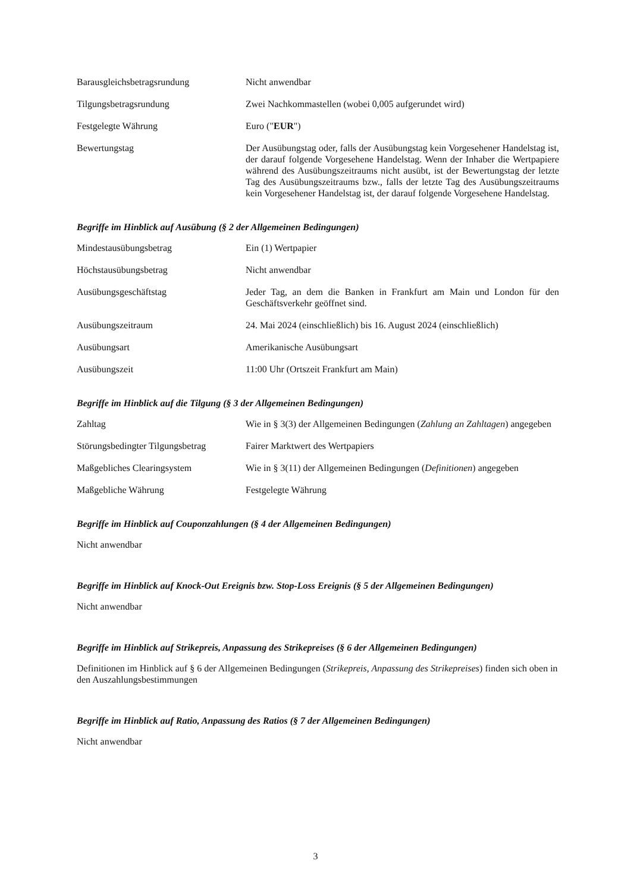Barausgleichsbetragsrundung Nicht anwendbar
Tilgungsbetragsrundung Zwei Nachkommastellen (wobei 0,005 aufgerundet wird)
Festgelegte Währung Euro ("EUR")
Bewertungstag Der Ausübungstag oder, falls der Ausübungstag kein Vorgesehener Handelstag ist, der darauf folgende Vorgesehene Handelstag. Wenn der Inhaber die Wertpapiere während des Ausübungszeitraums nicht ausübt, ist der Bewertungstag der letzte Tag des Ausübungszeitraums bzw., falls der letzte Tag des Ausübungszeitraums kein Vorgesehener Handelstag ist, der darauf folgende Vorgesehene Handelstag.
Begriffe im Hinblick auf Ausübung (§ 2 der Allgemeinen Bedingungen)
Mindestausübungsbetrag Ein (1) Wertpapier
Höchstausübungsbetrag Nicht anwendbar
Ausübungsgeschäftstag Jeder Tag, an dem die Banken in Frankfurt am Main und London für den Geschäftsverkehr geöffnet sind.
Ausübungszeitraum 24. Mai 2024 (einschließlich) bis 16. August 2024 (einschließlich)
Ausübungsart Amerikanische Ausübungsart
Ausübungszeit 11:00 Uhr (Ortszeit Frankfurt am Main)
Begriffe im Hinblick auf die Tilgung (§ 3 der Allgemeinen Bedingungen)
Zahltag Wie in § 3(3) der Allgemeinen Bedingungen (Zahlung an Zahltagen) angegeben
Störungsbedingter Tilgungsbetrag
Fairer Marktwert des Wertpapiers
Maßgebliches Clearingsystem Wie in § 3(11) der Allgemeinen Bedingungen (Definitionen) angegeben
Maßgebliche Währung Festgelegte Währung
Begriffe im Hinblick auf Couponzahlungen (§ 4 der Allgemeinen Bedingungen)
Nicht anwendbar
Begriffe im Hinblick auf Knock-Out Ereignis bzw. Stop-Loss Ereignis (§ 5 der Allgemeinen Bedingungen)
Nicht anwendbar
Begriffe im Hinblick auf Strikepreis, Anpassung des Strikepreises (§ 6 der Allgemeinen Bedingungen)
Definitionen im Hinblick auf § 6 der Allgemeinen Bedingungen (Strikepreis, Anpassung des Strikepreises) finden sich oben in den Auszahlungsbestimmungen
Begriffe im Hinblick auf Ratio, Anpassung des Ratios (§ 7 der Allgemeinen Bedingungen)
Nicht anwendbar
3